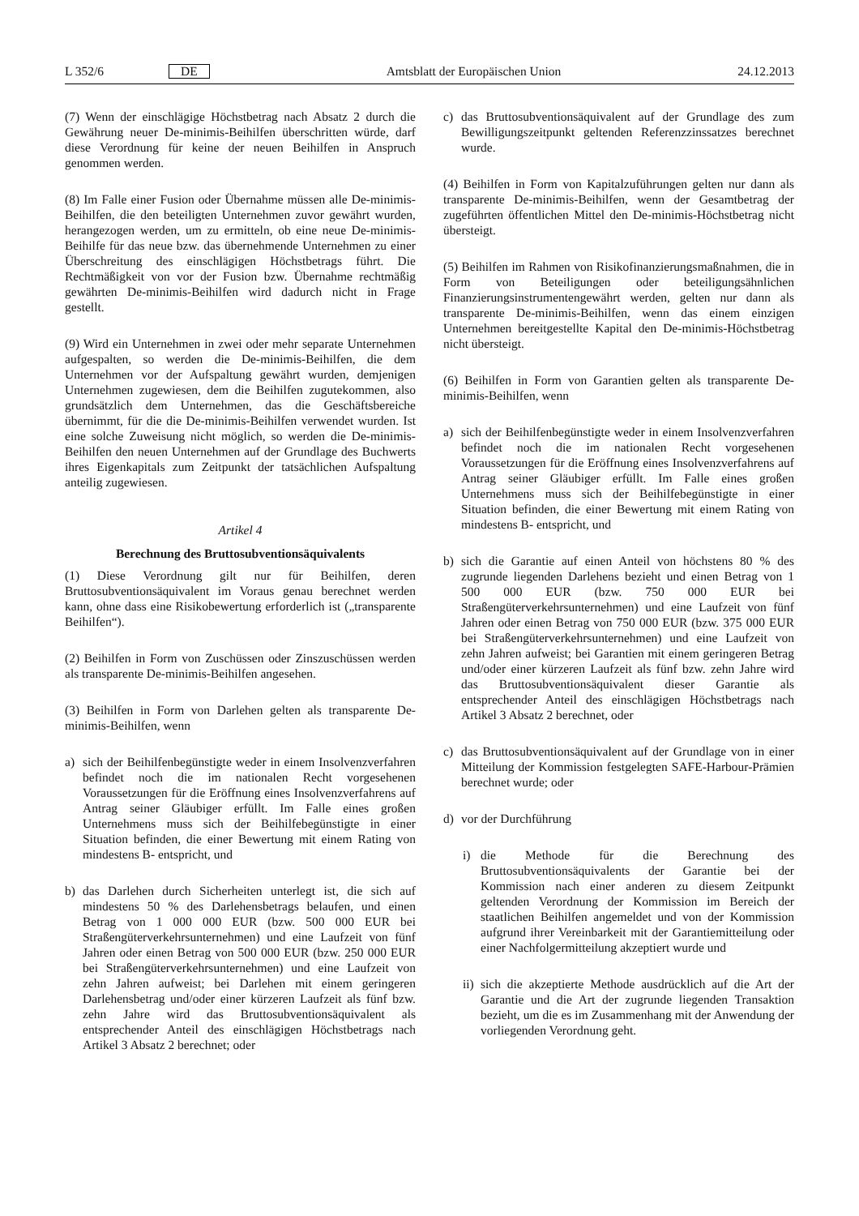L 352/6 DE
Amtsblatt der Europäischen Union 24.12.2013
(7) Wenn der einschlägige Höchstbetrag nach Absatz 2 durch die Gewährung neuer De-minimis-Beihilfen überschritten würde, darf diese Verordnung für keine der neuen Beihilfen in Anspruch genommen werden.
(8) Im Falle einer Fusion oder Übernahme müssen alle De-minimis-Beihilfen, die den beteiligten Unternehmen zuvor gewährt wurden, herangezogen werden, um zu ermitteln, ob eine neue De-minimis-Beihilfe für das neue bzw. das übernehmende Unternehmen zu einer Überschreitung des einschlägigen Höchstbetrags führt. Die Rechtmäßigkeit von vor der Fusion bzw. Übernahme rechtmäßig gewährten De-minimis-Beihilfen wird dadurch nicht in Frage gestellt.
(9) Wird ein Unternehmen in zwei oder mehr separate Unternehmen aufgespalten, so werden die De-minimis-Beihilfen, die dem Unternehmen vor der Aufspaltung gewährt wurden, demjenigen Unternehmen zugewiesen, dem die Beihilfen zugutekommen, also grundsätzlich dem Unternehmen, das die Geschäftsbereiche übernimmt, für die die De-minimis-Beihilfen verwendet wurden. Ist eine solche Zuweisung nicht möglich, so werden die De-minimis-Beihilfen den neuen Unternehmen auf der Grundlage des Buchwerts ihres Eigenkapitals zum Zeitpunkt der tatsächlichen Aufspaltung anteilig zugewiesen.
Artikel 4
Berechnung des Bruttosubventionsäquivalents
(1) Diese Verordnung gilt nur für Beihilfen, deren Bruttosubventionsäquivalent im Voraus genau berechnet werden kann, ohne dass eine Risikobewertung erforderlich ist („transparente Beihilfen“).
(2) Beihilfen in Form von Zuschüssen oder Zinszuschüssen werden als transparente De-minimis-Beihilfen angesehen.
(3) Beihilfen in Form von Darlehen gelten als transparente De-minimis-Beihilfen, wenn
a) sich der Beihilfenbegünstigte weder in einem Insolvenzverfahren befindet noch die im nationalen Recht vorgesehenen Voraussetzungen für die Eröffnung eines Insolvenzverfahrens auf Antrag seiner Gläubiger erfüllt. Im Falle eines großen Unternehmens muss sich der Beihilfebegünstigte in einer Situation befinden, die einer Bewertung mit einem Rating von mindestens B- entspricht, und
b) das Darlehen durch Sicherheiten unterlegt ist, die sich auf mindestens 50 % des Darlehensbetrags belaufen, und einen Betrag von 1 000 000 EUR (bzw. 500 000 EUR bei Straßengüterverkehrsunternehmen) und eine Laufzeit von fünf Jahren oder einen Betrag von 500 000 EUR (bzw. 250 000 EUR bei Straßengüterverkehrsunternehmen) und eine Laufzeit von zehn Jahren aufweist; bei Darlehen mit einem geringeren Darlehensbetrag und/oder einer kürzeren Laufzeit als fünf bzw. zehn Jahre wird das Bruttosubventionsäquivalent als entsprechender Anteil des einschlägigen Höchstbetrags nach Artikel 3 Absatz 2 berechnet; oder
c) das Bruttosubventionsäquivalent auf der Grundlage des zum Bewilligungszeitpunkt geltenden Referenzzinssatzes berechnet wurde.
(4) Beihilfen in Form von Kapitalzuführungen gelten nur dann als transparente De-minimis-Beihilfen, wenn der Gesamtbetrag der zugeführten öffentlichen Mittel den De-minimis-Höchstbetrag nicht übersteigt.
(5) Beihilfen im Rahmen von Risikofinanzierungsmaßnahmen, die in Form von Beteiligungen oder beteiligungsähnlichen Finanzierungsinstrumentengewährt werden, gelten nur dann als transparente De-minimis-Beihilfen, wenn das einem einzigen Unternehmen bereitgestellte Kapital den De-minimis-Höchstbetrag nicht übersteigt.
(6) Beihilfen in Form von Garantien gelten als transparente De-minimis-Beihilfen, wenn
a) sich der Beihilfenbegünstigte weder in einem Insolvenzverfahren befindet noch die im nationalen Recht vorgesehenen Voraussetzungen für die Eröffnung eines Insolvenzverfahrens auf Antrag seiner Gläubiger erfüllt. Im Falle eines großen Unternehmens muss sich der Beihilfebegünstigte in einer Situation befinden, die einer Bewertung mit einem Rating von mindestens B- entspricht, und
b) sich die Garantie auf einen Anteil von höchstens 80 % des zugrunde liegenden Darlehens bezieht und einen Betrag von 1 500 000 EUR (bzw. 750 000 EUR bei Straßengüterverkehrsunternehmen) und eine Laufzeit von fünf Jahren oder einen Betrag von 750 000 EUR (bzw. 375 000 EUR bei Straßengüterverkehrsunternehmen) und eine Laufzeit von zehn Jahren aufweist; bei Garantien mit einem geringeren Betrag und/oder einer kürzeren Laufzeit als fünf bzw. zehn Jahre wird das Bruttosubventionsäquivalent dieser Garantie als entsprechender Anteil des einschlägigen Höchstbetrags nach Artikel 3 Absatz 2 berechnet, oder
c) das Bruttosubventionsäquivalent auf der Grundlage von in einer Mitteilung der Kommission festgelegten SAFE-Harbour-Prämien berechnet wurde; oder
d) vor der Durchführung
i) die Methode für die Berechnung des Bruttosubventionsäquivalents der Garantie bei der Kommission nach einer anderen zu diesem Zeitpunkt geltenden Verordnung der Kommission im Bereich der staatlichen Beihilfen angemeldet und von der Kommission aufgrund ihrer Vereinbarkeit mit der Garantiemitteilung oder einer Nachfolgermitteilung akzeptiert wurde und
ii) sich die akzeptierte Methode ausdrücklich auf die Art der Garantie und die Art der zugrunde liegenden Transaktion bezieht, um die es im Zusammenhang mit der Anwendung der vorliegenden Verordnung geht.